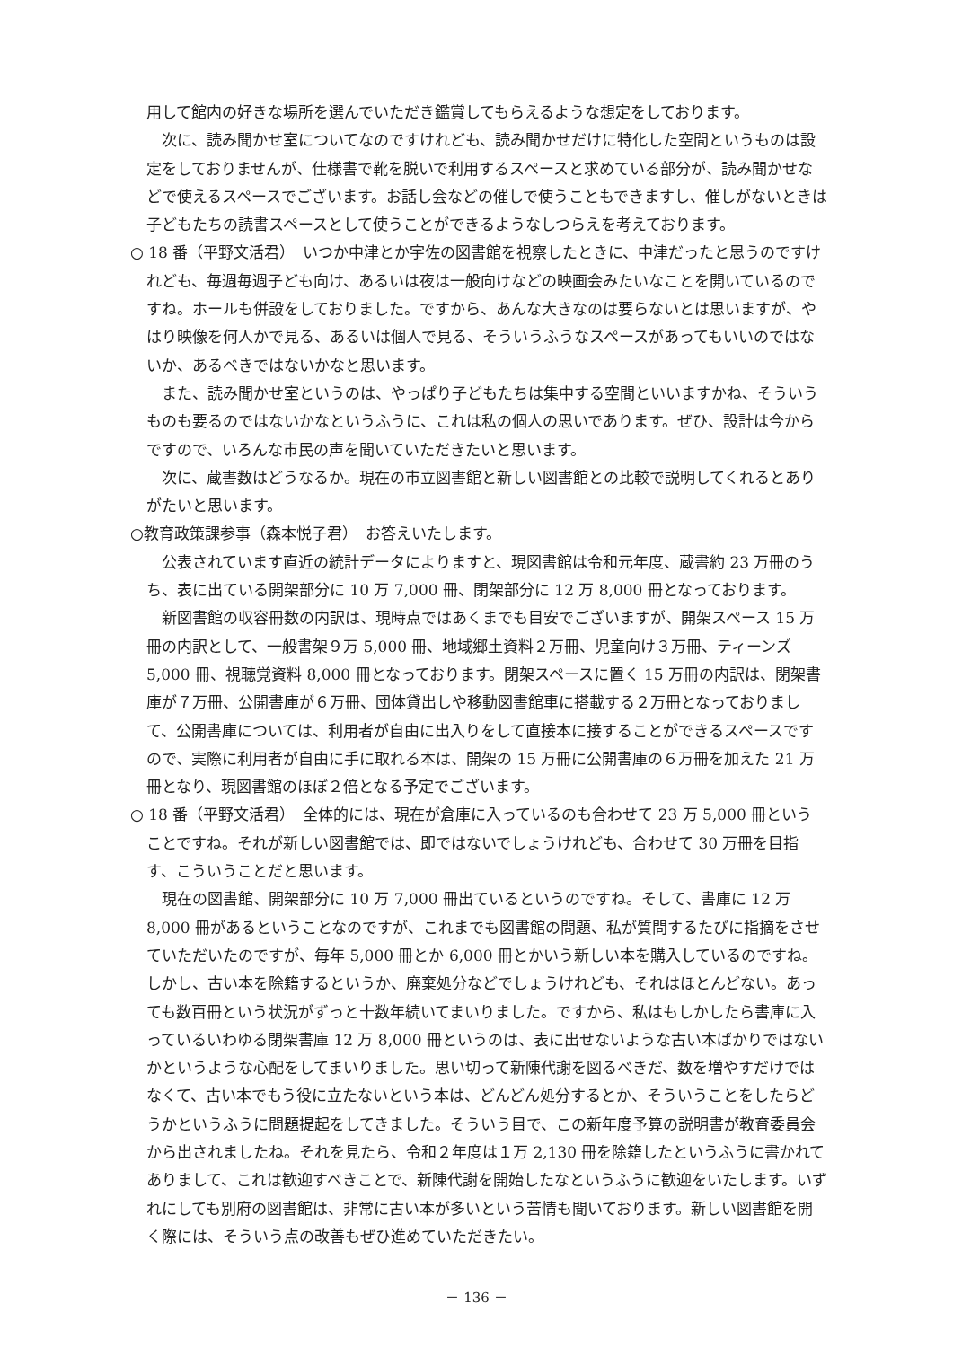用して館内の好きな場所を選んでいただき鑑賞してもらえるような想定をしております。
次に、読み聞かせ室についてなのですけれども、読み聞かせだけに特化した空間というものは設定をしておりませんが、仕様書で靴を脱いで利用するスペースと求めている部分が、読み聞かせなどで使えるスペースでございます。お話し会などの催しで使うこともできますし、催しがないときは子どもたちの読書スペースとして使うことができるようなしつらえを考えております。
○ 18 番（平野文活君）　いつか中津とか宇佐の図書館を視察したときに、中津だったと思うのですけれども、毎週毎週子ども向け、あるいは夜は一般向けなどの映画会みたいなことを開いているのですね。ホールも併設をしておりました。ですから、あんな大きなのは要らないとは思いますが、やはり映像を何人かで見る、あるいは個人で見る、そういうふうなスペースがあってもいいのではないか、あるべきではないかなと思います。
また、読み聞かせ室というのは、やっぱり子どもたちは集中する空間といいますかね、そういうものも要るのではないかなというふうに、これは私の個人の思いであります。ぜひ、設計は今からですので、いろんな市民の声を聞いていただきたいと思います。
次に、蔵書数はどうなるか。現在の市立図書館と新しい図書館との比較で説明してくれるとありがたいと思います。
○教育政策課参事（森本悦子君）　お答えいたします。
公表されています直近の統計データによりますと、現図書館は令和元年度、蔵書約 23 万冊のうち、表に出ている開架部分に 10 万 7,000 冊、閉架部分に 12 万 8,000 冊となっております。
新図書館の収容冊数の内訳は、現時点ではあくまでも目安でございますが、開架スペース 15 万冊の内訳として、一般書架９万 5,000 冊、地域郷土資料２万冊、児童向け３万冊、ティーンズ 5,000 冊、視聴覚資料 8,000 冊となっております。閉架スペースに置く 15 万冊の内訳は、閉架書庫が７万冊、公開書庫が６万冊、団体貸出しや移動図書館車に搭載する２万冊となっておりまして、公開書庫については、利用者が自由に出入りをして直接本に接することができるスペースですので、実際に利用者が自由に手に取れる本は、開架の 15 万冊に公開書庫の６万冊を加えた 21 万冊となり、現図書館のほぼ２倍となる予定でございます。
○ 18 番（平野文活君）　全体的には、現在が倉庫に入っているのも合わせて 23 万 5,000 冊ということですね。それが新しい図書館では、即ではないでしょうけれども、合わせて 30 万冊を目指す、こういうことだと思います。
現在の図書館、開架部分に 10 万 7,000 冊出ているというのですね。そして、書庫に 12 万 8,000 冊があるということなのですが、これまでも図書館の問題、私が質問するたびに指摘をさせていただいたのですが、毎年 5,000 冊とか 6,000 冊とかいう新しい本を購入しているのですね。しかし、古い本を除籍するというか、廃棄処分などでしょうけれども、それはほとんどない。あっても数百冊という状況がずっと十数年続いてまいりました。ですから、私はもしかしたら書庫に入っているいわゆる閉架書庫 12 万 8,000 冊というのは、表に出せないような古い本ばかりではないかというような心配をしてまいりました。思い切って新陳代謝を図るべきだ、数を増やすだけではなくて、古い本でもう役に立たないという本は、どんどん処分するとか、そういうことをしたらどうかというふうに問題提起をしてきました。そういう目で、この新年度予算の説明書が教育委員会から出されましたね。それを見たら、令和２年度は１万 2,130 冊を除籍したというふうに書かれてありまして、これは歓迎すべきことで、新陳代謝を開始したなというふうに歓迎をいたします。いずれにしても別府の図書館は、非常に古い本が多いという苦情も聞いております。新しい図書館を開く際には、そういう点の改善もぜひ進めていただきたい。
－ 136 －